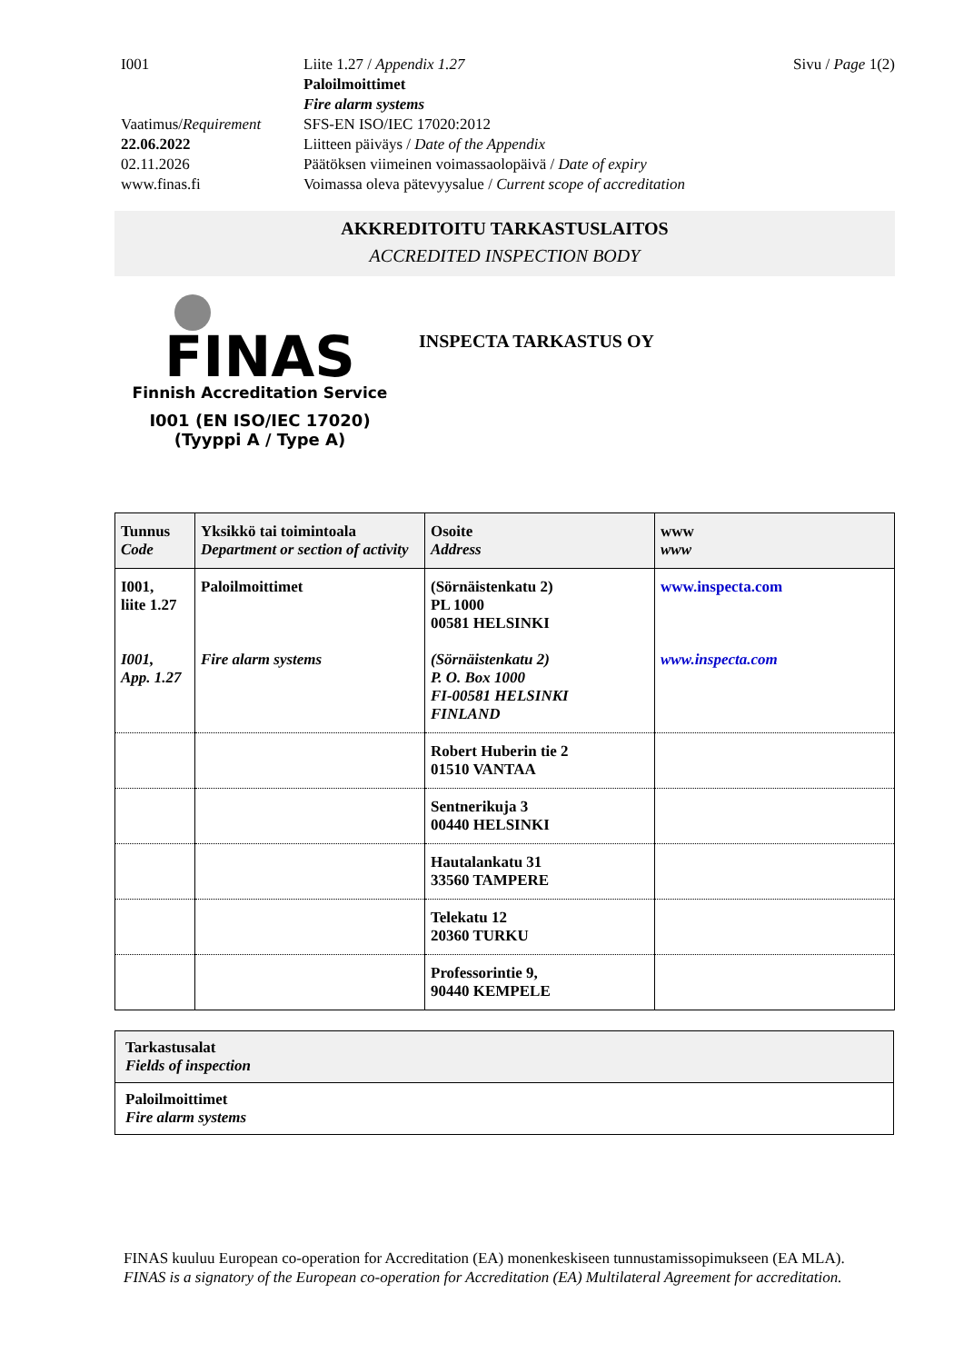I001
Liite 1.27 / Appendix 1.27
Paloilmoittimet
Fire alarm systems
Sivu / Page 1(2)
Vaatimus/Requirement
SFS-EN ISO/IEC 17020:2012
22.06.2022
Liitteen päiväys / Date of the Appendix
02.11.2026
Päätöksen viimeinen voimassaolopäivä / Date of expiry
www.finas.fi
Voimassa oleva pätevyysalue / Current scope of accreditation
AKKREDITOITU TARKASTUSLAITOS
ACCREDITED INSPECTION BODY
FINAS
Finnish Accreditation Service
I001 (EN ISO/IEC 17020)
(Tyyppi A / Type A)
INSPECTA TARKASTUS OY
| Tunnus Code | Yksikkö tai toimintoala Department or section of activity | Osoite Address | www www |
| --- | --- | --- | --- |
| I001, liite 1.27 I001, App. 1.27 | Paloilmoittimet Fire alarm systems | (Sörnäistenkatu 2) PL 1000 00581 HELSINKI (Sörnäistenkatu 2) P. O. Box 1000 FI-00581 HELSINKI FINLAND | www.inspecta.com www.inspecta.com |
| | | Robert Huberin tie 2 01510 VANTAA | |
| | | Sentnerikuja 3 00440 HELSINKI | |
| | | Hautalankatu 31 33560 TAMPERE | |
| | | Telekatu 12 20360 TURKU | |
| | | Professorintie 9, 90440 KEMPELE | |
Tarkastusalat
Fields of inspection
Paloilmoittimet
Fire alarm systems
FINAS kuuluu European co-operation for Accreditation (EA) monenkeskiseen tunnustamissopimukseen (EA MLA).
FINAS is a signatory of the European co-operation for Accreditation (EA) Multilateral Agreement for accreditation.